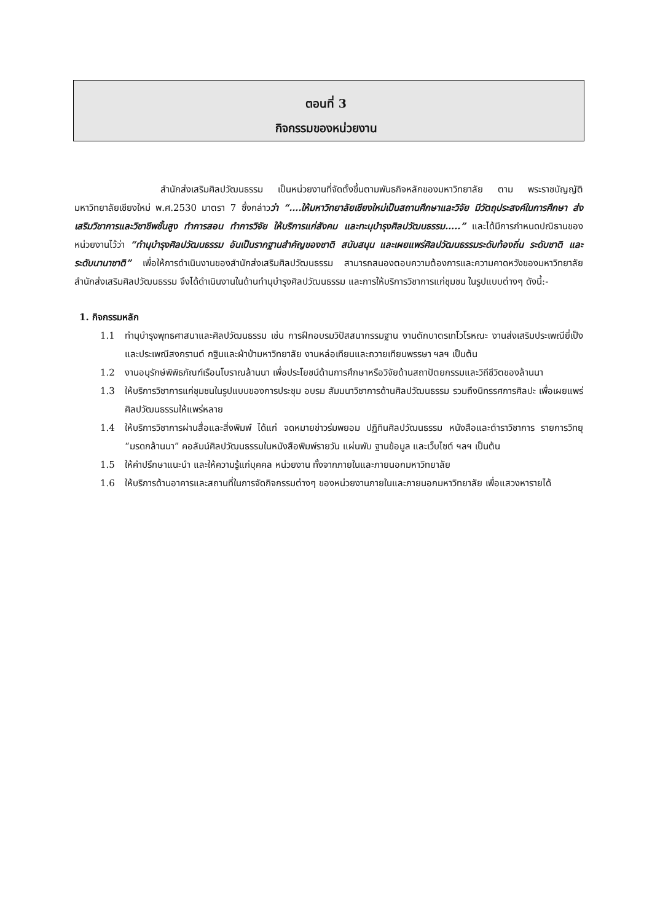ตอนที่ 3
กิจกรรมของหน่วยงาน
สำนักส่งเสริมศิลปวัฒนธรรม เป็นหน่วยงานที่จัดตั้งขึ้นตามพันธกิจหลักของมหาวิทยาลัย ตาม พระราชบัญญัติมหาวิทยาลัยเชียงใหม่ พ.ศ.2530 มาตรา 7 ซึ่งกล่าวว่า “….ให้มหาวิทยาลัยเชียงใหม่เป็นสถานศึกษาและวิจัย มีวัตถุประสงค์ในการศึกษา ส่งเสริมวิชาการและวิชาชีพชั้นสูง ทำการสอน ทำการวิจัย ให้บริการแก่สังคม และทะนุบำรุงศิลปวัฒนธรรม…..” และได้มีการกำหนดปณิธานของหน่วยงานไว้ว่า “ทำนุบำรุงศิลปวัฒนธรรม อันเป็นรากฐานสำคัญของชาติ สนับสนุน และเผยแพร่ศิลปวัฒนธรรมระดับท้องถิ่น ระดับชาติ และระดับนานาชาติ” เพื่อให้การดำเนินงานของสำนักส่งเสริมศิลปวัฒนธรรม สามารถสนองตอบความต้องการและความคาดหวังของมหาวิทยาลัย สำนักส่งเสริมศิลปวัฒนธรรม จึงได้ดำเนินงานในด้านทำนุบำรุงศิลปวัฒนธรรม และการให้บริการวิชาการแก่ชุมชน ในรูปแบบต่างๆ ดังนี้:-
1. กิจกรรมหลัก
1.1 ทำนุบำรุงพุทธศาสนาและศิลปวัฒนธรรม เช่น การฝึกอบรมวิปัสสนากรรมฐาน งานตักบาตรเทโวโรหณะ งานส่งเสริมประเพณียี่เป็ง และประเพณีสงกรานต์ กฐินและผ้าป่ามหาวิทยาลัย งานหล่อเทียนและถวายเทียนพรรษา ฯลฯ เป็นต้น
1.2 งานอนุรักษ์พิพิธภัณฑ์เรือนโบราณล้านนา เพื่อประโยชน์ด้านการศึกษาหรือวิจัยด้านสถาปัตยกรรมและวิถีชีวิตของล้านนา
1.3 ให้บริการวิชาการแก่ชุมชนในรูปแบบของการประชุม อบรม สัมมนาวิชาการด้านศิลปวัฒนธรรม รวมถึงนิทรรศการศิลปะ เพื่อเผยแพร่ศิลปวัฒนธรรมให้แพร่หลาย
1.4 ให้บริการวิชาการผ่านสื่อและสิ่งพิมพ์ ได้แก่ จดหมายข่าวร่มพยอม ปฏิทินศิลปวัฒนธรรม หนังสือและตำราวิชาการ รายการวิทยุ “มรดกล้านนา” คอลัมน์ศิลปวัฒนธรรมในหนังสือพิมพ์รายวัน แผ่นพับ ฐานข้อมูล และเว็บไซต์ ฯลฯ เป็นต้น
1.5 ให้คำปรึกษาแนะนำ และให้ความรู้แก่บุคคล หน่วยงาน ทั้งจากภายในและภายนอกมหาวิทยาลัย
1.6 ให้บริการด้านอาคารและสถานที่ในการจัดกิจกรรมต่างๆ ของหน่วยงานภายในและภายนอกมหาวิทยาลัย เพื่อแสวงหารายได้